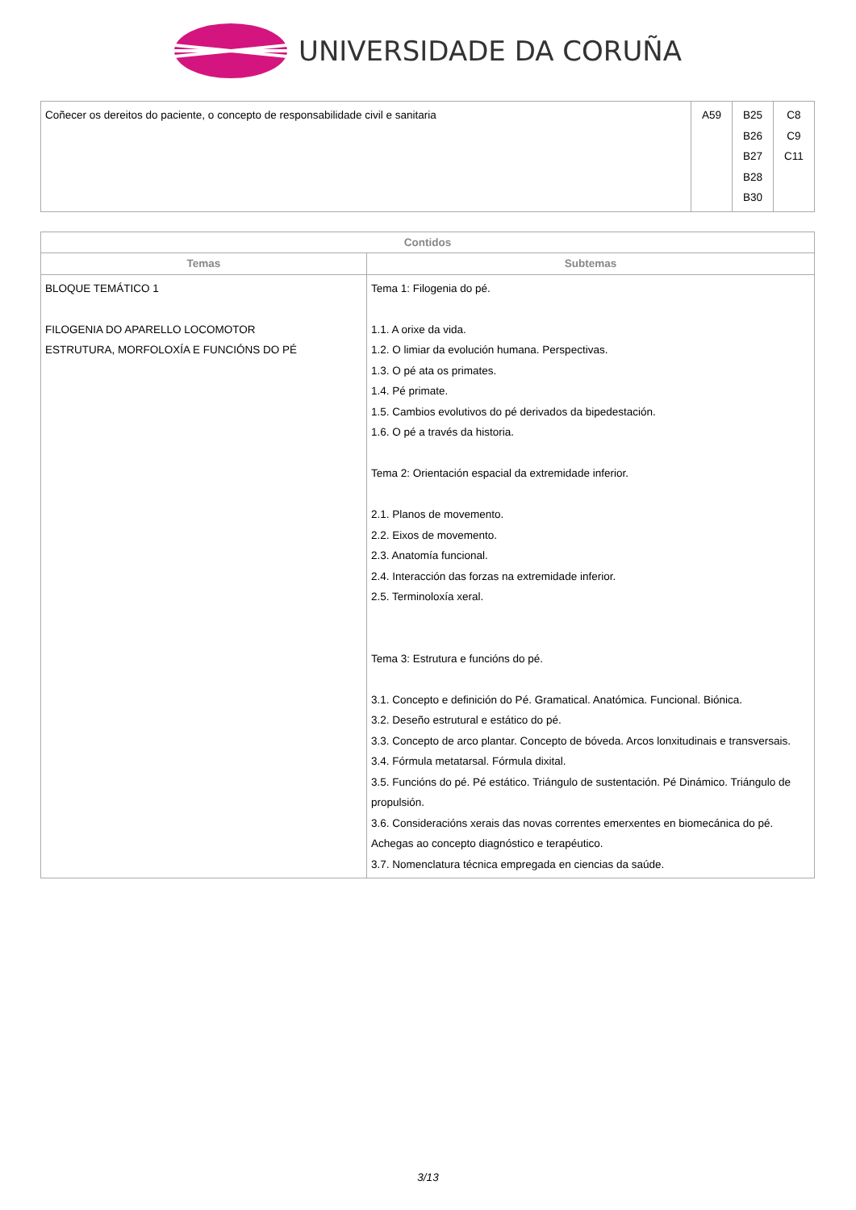UNIVERSIDADE DA CORUÑA
| Coñecer os dereitos do paciente, o concepto de responsabilidade civil e sanitaria | A59 | B25 B26 B27 B28 B30 | C8 C9 C11 |
| Contidos | |
| --- | --- |
| Temas | Subtemas |
| BLOQUE TEMÁTICO 1 FILOGENIA DO APARELLO LOCOMOTOR ESTRUTURA, MORFOLOXÍA E FUNCIÓNS DO PÉ | Tema 1: Filogenia do pé. 1.1. A orixe da vida. 1.2. O limiar da evolución humana. Perspectivas. 1.3. O pé ata os primates. 1.4. Pé primate. 1.5. Cambios evolutivos do pé derivados da bipedestación. 1.6. O pé a través da historia. Tema 2: Orientación espacial da extremidade inferior. 2.1. Planos de movemento. 2.2. Eixos de movemento. 2.3. Anatomía funcional. 2.4. Interacción das forzas na extremidade inferior. 2.5. Terminoloxía xeral. Tema 3: Estrutura e funcións do pé. 3.1. Concepto e definición do Pé. Gramatical. Anatómica. Funcional. Biónica. 3.2. Deseño estrutural e estático do pé. 3.3. Concepto de arco plantar. Concepto de bóveda. Arcos lonxitudinais e transversais. 3.4. Fórmula metatarsal. Fórmula dixital. 3.5. Funcións do pé. Pé estático. Triángulo de sustentación. Pé Dinámico. Triángulo de propulsión. 3.6. Consideracións xerais das novas correntes emerxentes en biomecánica do pé. Achegas ao concepto diagnóstico e terapéutico. 3.7. Nomenclatura técnica empregada en ciencias da saúde. |
3/13